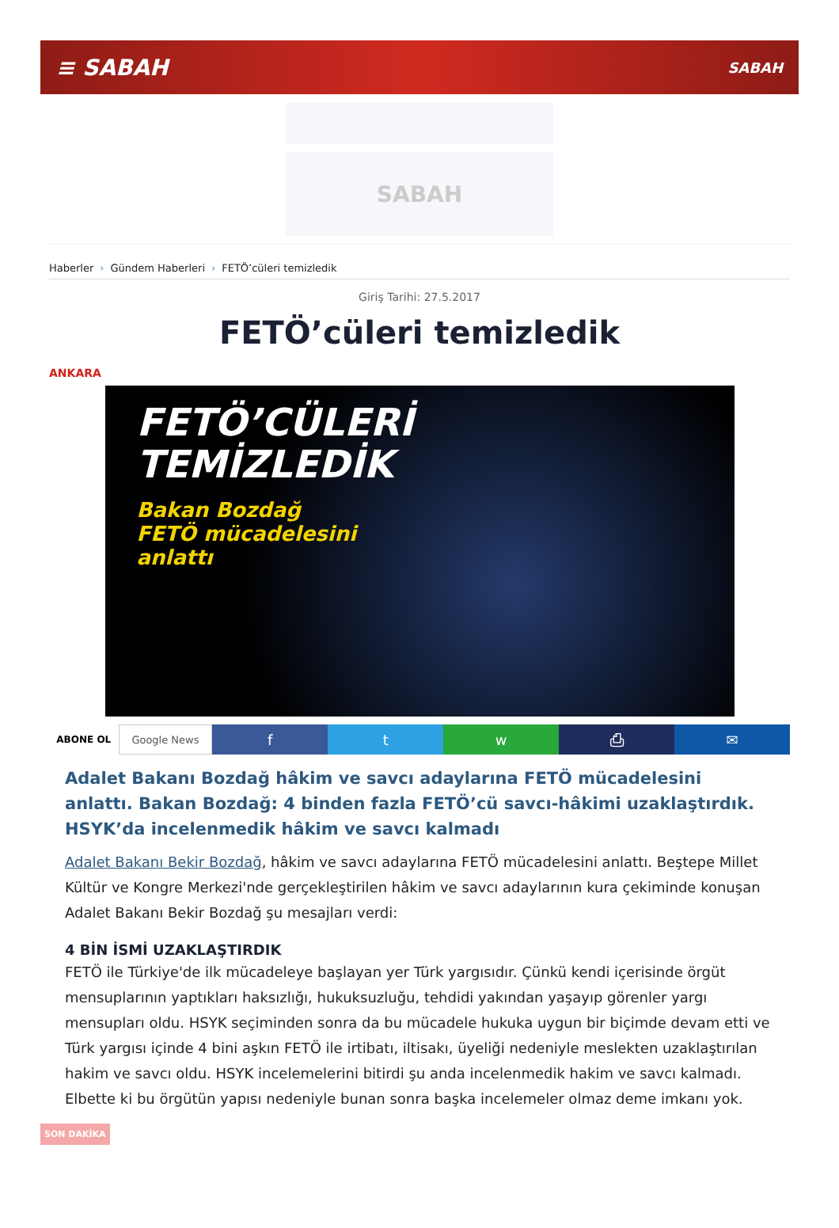≡ SABAH
SABAH
SABAH
Haberler › Gündem Haberleri › FETÖ’cüleri temizledik
Giriş Tarihi: 27.5.2017
FETÖ’cüleri temizledik
ANKARA
FETÖ’CÜLERİ
TEMİZLEDİK
Bakan Bozdağ
FETÖ mücadelesini
anlattı
ABONE OL Google News
f t w ⎙ ✉
Adalet Bakanı Bozdağ hâkim ve savcı adaylarına FETÖ mücadelesini anlattı. Bakan Bozdağ: 4 binden fazla FETÖ’cü savcı-hâkimi uzaklaştırdık. HSYK’da incelenmedik hâkim ve savcı kalmadı
Adalet Bakanı Bekir Bozdağ, hâkim ve savcı adaylarına FETÖ mücadelesini anlattı. Beştepe Millet Kültür ve Kongre Merkezi'nde gerçekleştirilen hâkim ve savcı adaylarının kura çekiminde konuşan Adalet Bakanı Bekir Bozdağ şu mesajları verdi:
4 BİN İSMİ UZAKLAŞTIRDIK
FETÖ ile Türkiye'de ilk mücadeleye başlayan yer Türk yargısıdır. Çünkü kendi içerisinde örgüt mensuplarının yaptıkları haksızlığı, hukuksuzluğu, tehdidi yakından yaşayıp görenler yargı mensupları oldu. HSYK seçiminden sonra da bu mücadele hukuka uygun bir biçimde devam etti ve Türk yargısı içinde 4 bini aşkın FETÖ ile irtibatı, iltisakı, üyeliği nedeniyle meslekten uzaklaştırılan hakim ve savcı oldu. HSYK incelemelerini bitirdi şu anda incelenmedik hakim ve savcı kalmadı. Elbette ki bu örgütün yapısı nedeniyle bunan sonra başka incelemeler olmaz deme imkanı yok.
SON DAKİKA